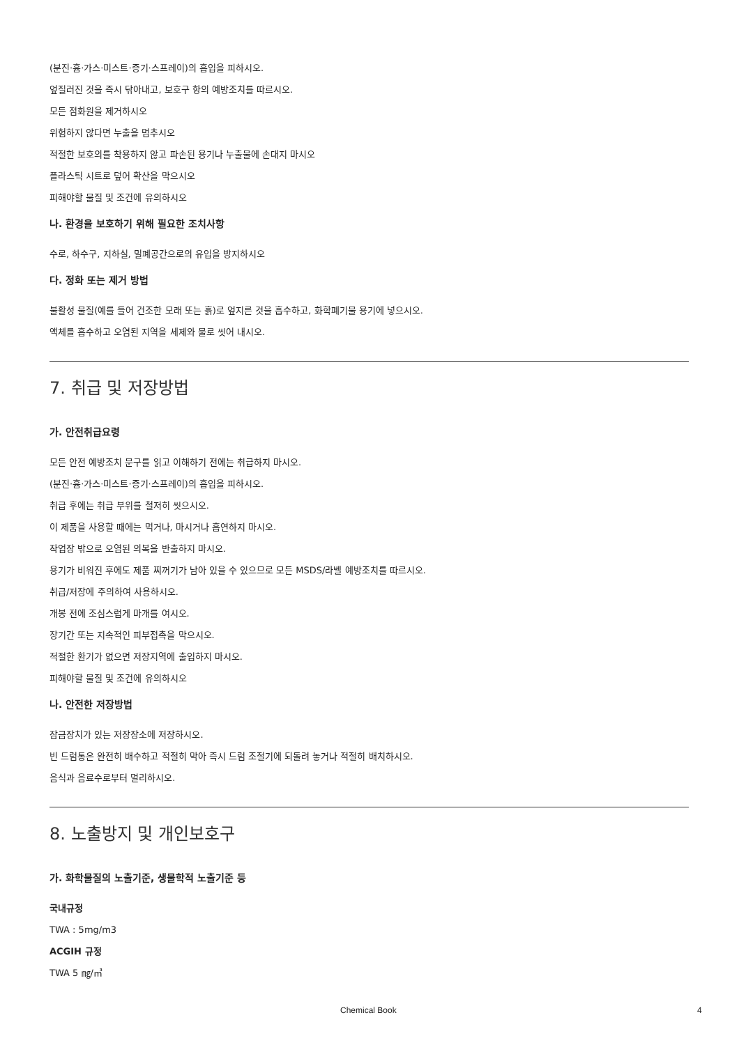(분진·흄·가스·미스트·증기·스프레이)의 흡입을 피하시오.
엎질러진 것을 즉시 닦아내고, 보호구 항의 예방조치를 따르시오.
모든 점화원을 제거하시오
위험하지 않다면 누출을 멈추시오
적절한 보호의를 착용하지 않고 파손된 용기나 누출물에 손대지 마시오
플라스틱 시트로 덮어 확산을 막으시오
피해야할 물질 및 조건에 유의하시오
나. 환경을 보호하기 위해 필요한 조치사항
수로, 하수구, 지하실, 밀폐공간으로의 유입을 방지하시오
다. 정화 또는 제거 방법
불활성 물질(예를 들어 건조한 모래 또는 흙)로 엎지른 것을 흡수하고, 화학폐기물 용기에 넣으시오.
액체를 흡수하고 오염된 지역을 세제와 물로 씻어 내시오.
7. 취급 및 저장방법
가. 안전취급요령
모든 안전 예방조치 문구를 읽고 이해하기 전에는 취급하지 마시오.
(분진·흄·가스·미스트·증기·스프레이)의 흡입을 피하시오.
취급 후에는 취급 부위를 철저히 씻으시오.
이 제품을 사용할 때에는 먹거나, 마시거나 흡연하지 마시오.
작업장 밖으로 오염된 의복을 반출하지 마시오.
용기가 비워진 후에도 제품 찌꺼기가 남아 있을 수 있으므로 모든 MSDS/라벨 예방조치를 따르시오.
취급/저장에 주의하여 사용하시오.
개봉 전에 조심스럽게 마개를 여시오.
장기간 또는 지속적인 피부접촉을 막으시오.
적절한 환기가 없으면 저장지역에 출입하지 마시오.
피해야할 물질 및 조건에 유의하시오
나. 안전한 저장방법
잠금장치가 있는 저장장소에 저장하시오.
빈 드럼통은 완전히 배수하고 적절히 막아 즉시 드럼 조절기에 되돌려 놓거나 적절히 배치하시오.
음식과 음료수로부터 멀리하시오.
8. 노출방지 및 개인보호구
가. 화학물질의 노출기준, 생물학적 노출기준 등
국내규정
TWA : 5mg/m3
ACGIH 규정
TWA 5 ㎎/㎥
Chemical Book 4